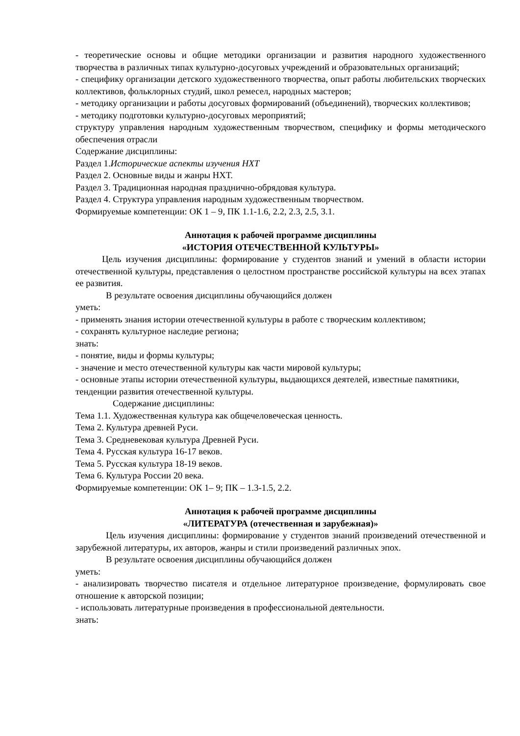- теоретические основы и общие методики организации и развития народного художественного творчества в различных типах культурно-досуговых учреждений и образовательных организаций;
- специфику организации детского художественного творчества, опыт работы любительских творческих коллективов, фольклорных студий, школ ремесел, народных мастеров;
- методику организации и работы досуговых формирований (объединений), творческих коллективов;
- методику подготовки культурно-досуговых мероприятий;
структуру управления народным художественным творчеством, специфику и формы методического обеспечения отрасли
Содержание дисциплины:
Раздел 1.Исторические аспекты изучения НХТ
Раздел 2. Основные виды и жанры НХТ.
Раздел 3. Традиционная народная празднично-обрядовая культура.
Раздел 4. Структура управления народным художественным творчеством.
Формируемые компетенции: ОК 1 – 9, ПК 1.1-1.6, 2.2, 2.3, 2.5, 3.1.
Аннотация к рабочей программе дисциплины
«ИСТОРИЯ ОТЕЧЕСТВЕННОЙ КУЛЬТУРЫ»
Цель изучения дисциплины: формирование у студентов знаний и умений в области истории отечественной культуры, представления о целостном пространстве российской культуры на всех этапах ее развития.
В результате освоения дисциплины обучающийся должен
уметь:
- применять знания истории отечественной культуры в работе с творческим коллективом;
- сохранять культурное наследие региона;
знать:
- понятие, виды и формы культуры;
- значение и место отечественной культуры как части мировой культуры;
- основные этапы истории отечественной культуры, выдающихся деятелей, известные памятники, тенденции развития отечественной культуры.
Содержание дисциплины:
Тема 1.1. Художественная культура как общечеловеческая ценность.
Тема 2. Культура древней Руси.
Тема 3. Средневековая культура Древней Руси.
Тема 4. Русская культура 16-17 веков.
Тема 5. Русская культура 18-19 веков.
Тема 6. Культура России 20 века.
Формируемые компетенции: ОК 1– 9; ПК – 1.3-1.5, 2.2.
Аннотация к рабочей программе дисциплины
«ЛИТЕРАТУРА (отечественная и зарубежная)»
Цель изучения дисциплины: формирование у студентов знаний произведений отечественной и зарубежной литературы, их авторов, жанры и стили произведений различных эпох.
В результате освоения дисциплины обучающийся должен
уметь:
- анализировать творчество писателя и отдельное литературное произведение, формулировать свое отношение к авторской позиции;
- использовать литературные произведения в профессиональной деятельности.
знать: